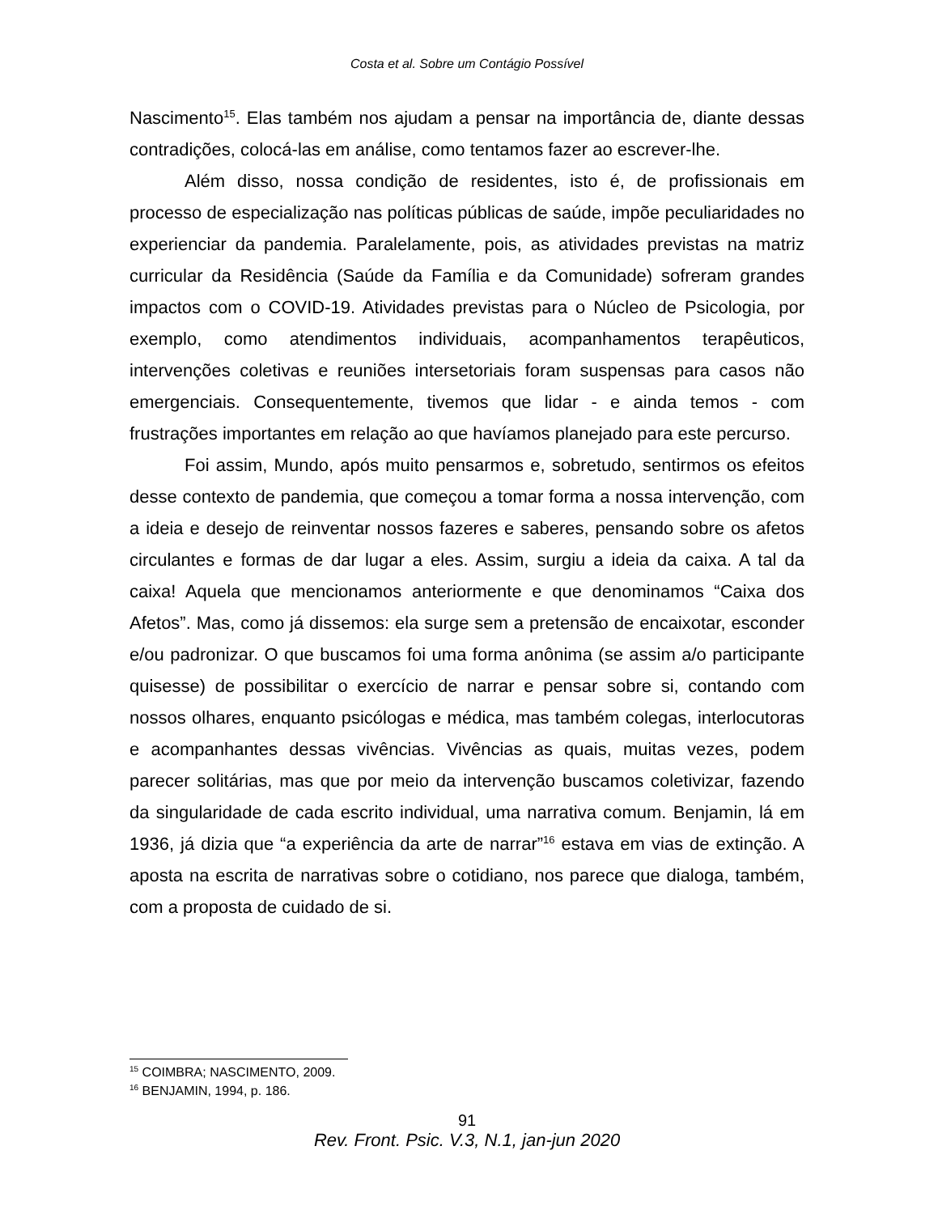Costa et al. Sobre um Contágio Possível
Nascimento<sup>15</sup>. Elas também nos ajudam a pensar na importância de, diante dessas contradições, colocá-las em análise, como tentamos fazer ao escrever-lhe.
Além disso, nossa condição de residentes, isto é, de profissionais em processo de especialização nas políticas públicas de saúde, impõe peculiaridades no experienciar da pandemia. Paralelamente, pois, as atividades previstas na matriz curricular da Residência (Saúde da Família e da Comunidade) sofreram grandes impactos com o COVID-19. Atividades previstas para o Núcleo de Psicologia, por exemplo, como atendimentos individuais, acompanhamentos terapêuticos, intervenções coletivas e reuniões intersetoriais foram suspensas para casos não emergenciais. Consequentemente, tivemos que lidar - e ainda temos - com frustrações importantes em relação ao que havíamos planejado para este percurso.
Foi assim, Mundo, após muito pensarmos e, sobretudo, sentirmos os efeitos desse contexto de pandemia, que começou a tomar forma a nossa intervenção, com a ideia e desejo de reinventar nossos fazeres e saberes, pensando sobre os afetos circulantes e formas de dar lugar a eles. Assim, surgiu a ideia da caixa. A tal da caixa! Aquela que mencionamos anteriormente e que denominamos “Caixa dos Afetos”. Mas, como já dissemos: ela surge sem a pretensão de encaixotar, esconder e/ou padronizar. O que buscamos foi uma forma anônima (se assim a/o participante quisesse) de possibilitar o exercício de narrar e pensar sobre si, contando com nossos olhares, enquanto psicólogas e médica, mas também colegas, interlocutoras e acompanhantes dessas vivências. Vivências as quais, muitas vezes, podem parecer solitárias, mas que por meio da intervenção buscamos coletivizar, fazendo da singularidade de cada escrito individual, uma narrativa comum. Benjamin, lá em 1936, já dizia que “a experiência da arte de narrar”<sup>16</sup> estava em vias de extinção. A aposta na escrita de narrativas sobre o cotidiano, nos parece que dialoga, também, com a proposta de cuidado de si.
<sup>15</sup> COIMBRA; NASCIMENTO, 2009.
<sup>16</sup> BENJAMIN, 1994, p. 186.
91
Rev. Front. Psic. V.3, N.1, jan-jun 2020